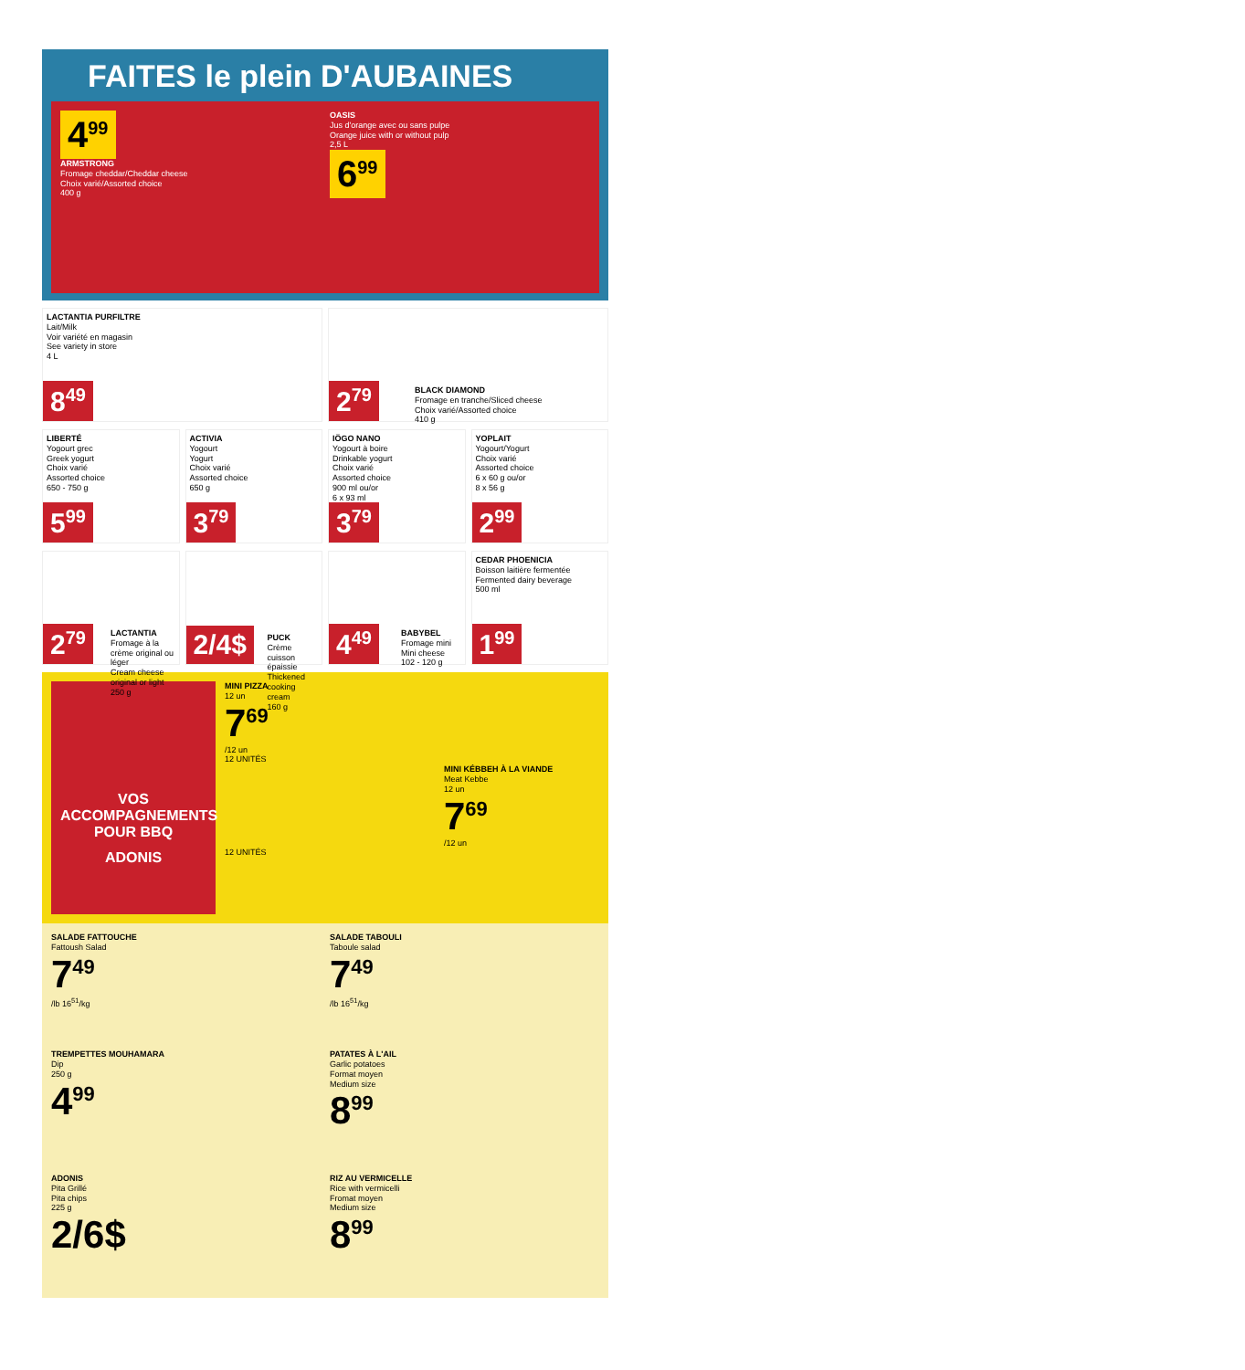FAITES le plein D'AUBAINES
4<sup>99</sup>
ARMSTRONG
Fromage cheddar/Cheddar cheese
Choix varié/Assorted choice
400 g
OASIS
Jus d'orange avec ou sans pulpe
Orange juice with or without pulp
2,5 L
6<sup>99</sup>
LACTANTIA PURFILTRE
Lait/Milk
Voir variété en magasin
See variety in store
4 L
8<sup>49</sup>
BLACK DIAMOND
Fromage en tranche/Sliced cheese
Choix varié/Assorted choice
410 g
2<sup>79</sup>
LIBERTÉ
Yogourt grec
Greek yogurt
Choix varié
Assorted choice
650 - 750 g
5<sup>99</sup>
ACTIVIA
Yogourt
Yogurt
Choix varié
Assorted choice
650 g
3<sup>79</sup>
IÖGO NANO
Yogourt à boire
Drinkable yogurt
Choix varié
Assorted choice
900 ml ou/or
6 x 93 ml
3<sup>79</sup>
YOPLAIT
Yogourt/Yogurt
Choix varié
Assorted choice
6 x 60 g ou/or
8 x 56 g
2<sup>99</sup>
LACTANTIA
Fromage à la crème original ou léger
Cream cheese original or light
250 g
2<sup>79</sup>
PUCK
Crème cuisson épaissie
Thickened cooking cream
160 g
2/4$
BABYBEL
Fromage mini
Mini cheese
102 - 120 g
4<sup>49</sup>
CEDAR PHOENICIA
Boisson laitière fermentée
Fermented dairy beverage
500 ml
1<sup>99</sup>
VOS ACCOMPAGNEMENTS POUR BBQ
ADONIS
MINI PIZZA
12 un
7<sup>69</sup>
/12 un
12 UNITÉS
MINI KÉBBEH À LA VIANDE
Meat Kebbe
12 un
7<sup>69</sup>
/12 un
12 UNITÉS
SALADE FATTOUCHE
Fattoush Salad
7<sup>49</sup>
/lb 16<sup>51</sup>/kg
SALADE TABOULI
Taboule salad
7<sup>49</sup>
/lb 16<sup>51</sup>/kg
TREMPETTES MOUHAMARA
Dip
250 g
4<sup>99</sup>
PATATES À L'AIL
Garlic potatoes
Format moyen
Medium size
8<sup>99</sup>
ADONIS
Pita Grillé
Pita chips
225 g
2/6$
RIZ AU VERMICELLE
Rice with vermicelli
Fromat moyen
Medium size
8<sup>99</sup>